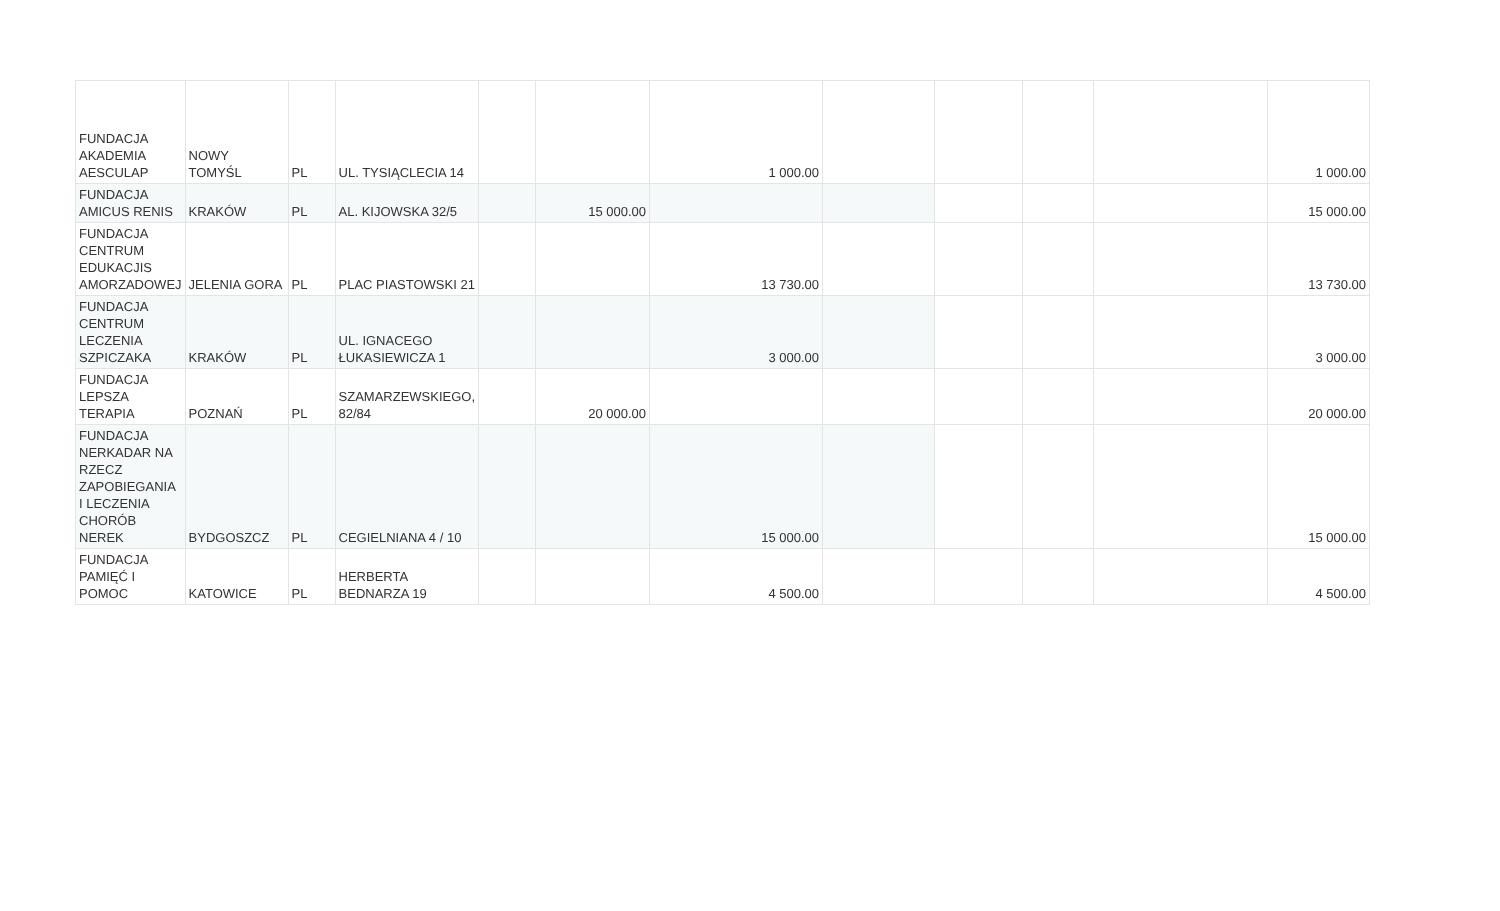| FUNDACJA AKADEMIA AESCULAP | NOWY TOMYŚL | PL | UL. TYSIĄCLECIA 14 | | | 1 000.00 | | | | | 1 000.00 |
| FUNDACJA AMICUS RENIS | KRAKÓW | PL | AL. KIJOWSKA 32/5 | | 15 000.00 | | | | | | 15 000.00 |
| FUNDACJA CENTRUM EDUKACJIS AMORZADOWEJ | JELENIA GORA | PL | PLAC PIASTOWSKI 21 | | | 13 730.00 | | | | | 13 730.00 |
| FUNDACJA CENTRUM LECZENIA SZPICZAKA | KRAKÓW | PL | UL. IGNACEGO ŁUKASIEWICZA 1 | | | 3 000.00 | | | | | 3 000.00 |
| FUNDACJA LEPSZA TERAPIA | POZNAŃ | PL | SZAMARZEWSKIEGO, 82/84 | | 20 000.00 | | | | | | 20 000.00 |
| FUNDACJA NERKADAR NA RZECZ ZAPOBIEGANIA I LECZENIA CHORÓB NEREK | BYDGOSZCZ | PL | CEGIELNIANA 4 / 10 | | | 15 000.00 | | | | | 15 000.00 |
| FUNDACJA PAMIĘĆ I POMOC | KATOWICE | PL | HERBERTA BEDNARZA 19 | | | 4 500.00 | | | | | 4 500.00 |